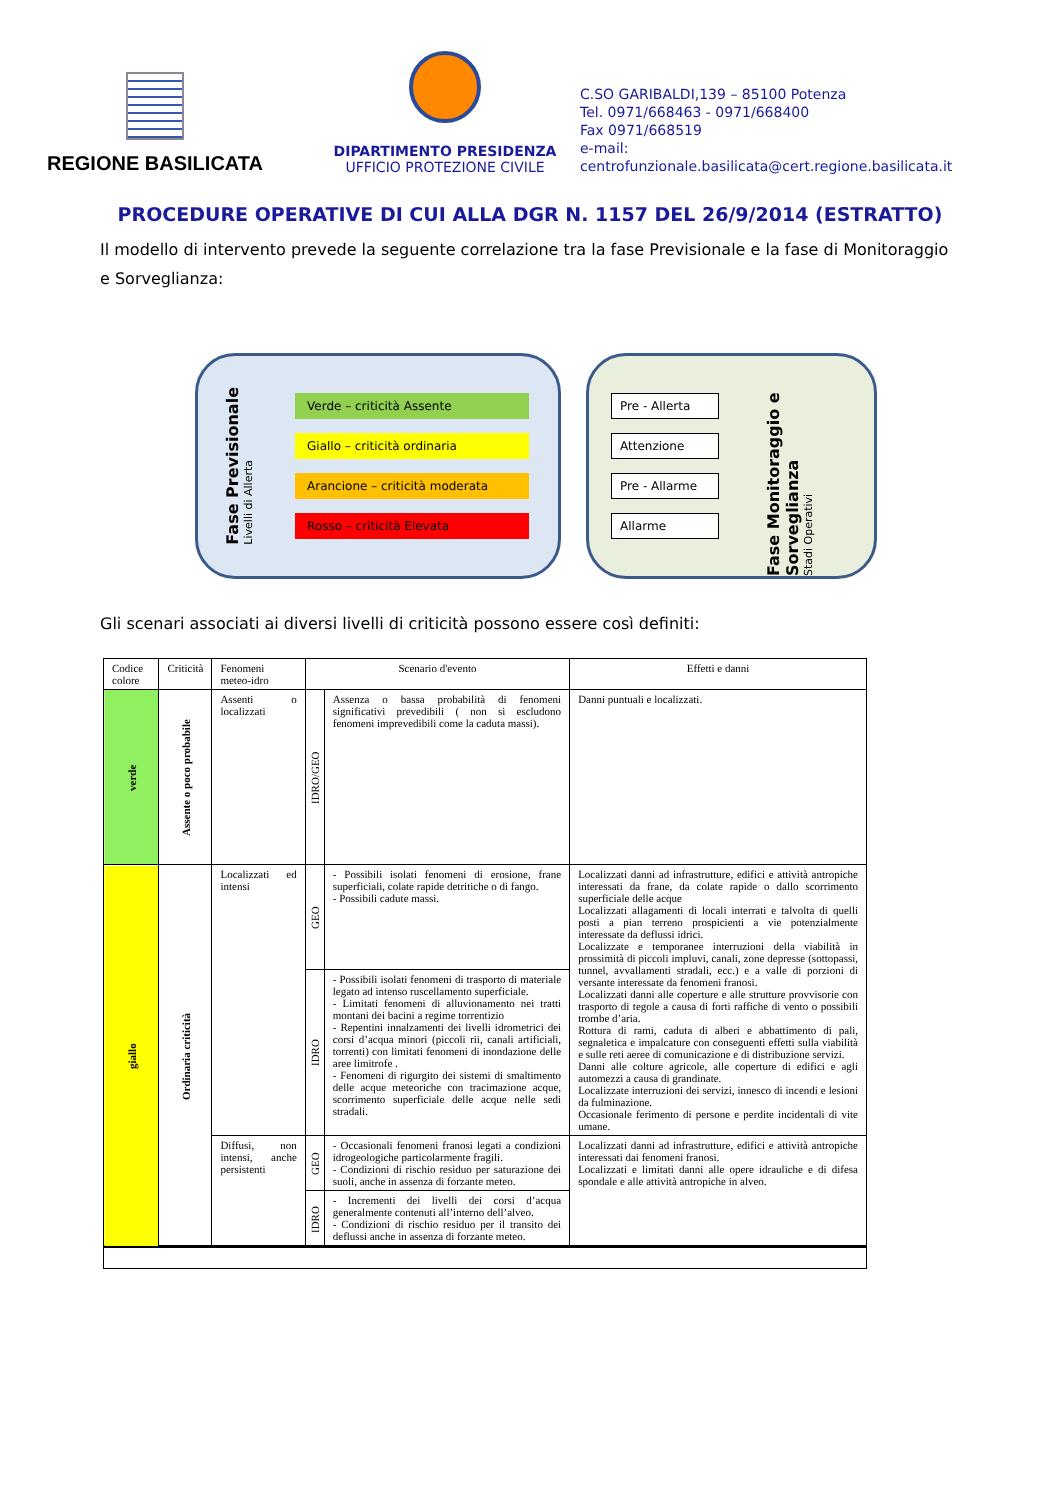REGIONE BASILICATA
DIPARTIMENTO PRESIDENZA
UFFICIO PROTEZIONE CIVILE
C.SO GARIBALDI,139 – 85100 Potenza
Tel. 0971/668463 - 0971/668400
Fax 0971/668519
e-mail:
centrofunzionale.basilicata@cert.regione.basilicata.it
PROCEDURE OPERATIVE DI CUI ALLA DGR N. 1157 DEL 26/9/2014 (ESTRATTO)
Il modello di intervento prevede la seguente correlazione tra la fase Previsionale e la fase di Monitoraggio e Sorveglianza:
Fase Previsionale
Livelli di Allerta
Verde – criticità Assente
Giallo – criticità ordinaria
Arancione – criticità moderata
Rosso – criticità Elevata
Pre - Allerta
Attenzione
Pre - Allarme
Allarme
Fase Monitoraggio e Sorveglianza
Stadi Operativi
Gli scenari associati ai diversi livelli di criticità possono essere così definiti:
| Codice colore | Criticità | Fenomeni meteo-idro | Scenario d'evento | | Effetti e danni |
| --- | --- | --- | --- | --- | --- |
| verde | Assente o poco probabile | Assenti o localizzati | IDRO/GEO | Assenza o bassa probabilità di fenomeni significativi prevedibili ( non si escludono fenomeni imprevedibili come la caduta massi). | Danni puntuali e localizzati. |
| giallo | Ordinaria criticità | Localizzati ed intensi | GEO | - Possibili isolati fenomeni di erosione, frane superficiali, colate rapide detritiche o di fango. - Possibili cadute massi. | Localizzati danni ad infrastrutture, edifici e attività antropiche interessati da frane, da colate rapide o dallo scorrimento superficiale delle acque Localizzati allagamenti di locali interrati e talvolta di quelli posti a pian terreno prospicienti a vie potenzialmente interessate da deflussi idrici. Localizzate e temporanee interruzioni della viabilità in prossimità di piccoli impluvi, canali, zone depresse (sottopassi, tunnel, avvallamenti stradali, ecc.) e a valle di porzioni di versante interessate da fenomeni franosi. Localizzati danni alle coperture e alle strutture provvisorie con trasporto di tegole a causa di forti raffiche di vento o possibili trombe d’aria. Rottura di rami, caduta di alberi e abbattimento di pali, segnaletica e impalcature con conseguenti effetti sulla viabilità e sulle reti aeree di comunicazione e di distribuzione servizi. Danni alle colture agricole, alle coperture di edifici e agli automezzi a causa di grandinate. Localizzate interruzioni dei servizi, innesco di incendi e lesioni da fulminazione. Occasionale ferimento di persone e perdite incidentali di vite umane. |
| | | | IDRO | - Possibili isolati fenomeni di trasporto di materiale legato ad intenso ruscellamento superficiale. - Limitati fenomeni di alluvionamento nei tratti montani dei bacini a regime torrentizio - Repentini innalzamenti dei livelli idrometrici dei corsi d’acqua minori (piccoli rii, canali artificiali, torrenti) con limitati fenomeni di inondazione delle aree limitrofe . - Fenomeni di rigurgito dei sistemi di smaltimento delle acque meteoriche con tracimazione acque, scorrimento superficiale delle acque nelle sedi stradali. | |
| | | Diffusi, non intensi, anche persistenti | GEO | - Occasionali fenomeni franosi legati a condizioni idrogeologiche particolarmente fragili. - Condizioni di rischio residuo per saturazione dei suoli, anche in assenza di forzante meteo. | Localizzati danni ad infrastrutture, edifici e attività antropiche interessati dai fenomeni franosi. Localizzati e limitati danni alle opere idrauliche e di difesa spondale e alle attività antropiche in alveo. |
| | | | IDRO | - Incrementi dei livelli dei corsi d’acqua generalmente contenuti all’interno dell’alveo. - Condizioni di rischio residuo per il transito dei deflussi anche in assenza di forzante meteo. | |